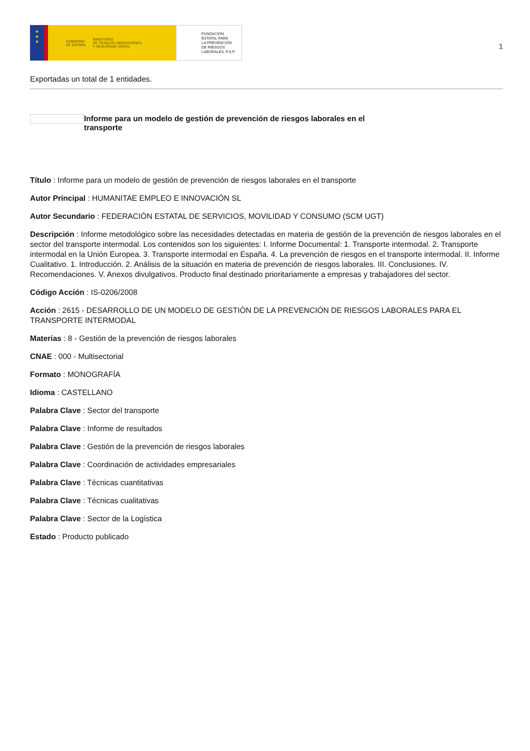★
★
★
GOBIERNO
DE ESPAÑA
MINISTERIO
DE TRABAJO, MIGRACIONES
Y SEGURIDAD SOCIAL
FUNDACIÓN
ESTATAL PARA
LA PREVENCIÓN
DE RIESGOS
LABORALES, F.S.P.
1
Exportadas un total de 1 entidades.
Informe para un modelo de gestión de prevención de riesgos laborales en el transporte
Título : Informe para un modelo de gestión de prevención de riesgos laborales en el transporte
Autor Principal : HUMANITAE EMPLEO E INNOVACIÓN SL
Autor Secundario : FEDERACIÓN ESTATAL DE SERVICIOS, MOVILIDAD Y CONSUMO (SCM UGT)
Descripción : Informe metodológico sobre las necesidades detectadas en materia de gestión de la prevención de riesgos laborales en el sector del transporte intermodal. Los contenidos son los siguientes: I. Informe Documental: 1. Transporte intermodal. 2. Transporte intermodal en la Unión Europea. 3. Transporte intermodal en España. 4. La prevención de riesgos en el transporte intermodal. II. Informe Cualitativo. 1. Introducción. 2. Análisis de la situación en materia de prevención de riesgos laborales. III. Conclusiones. IV. Recomendaciones. V. Anexos divulgativos. Producto final destinado prioritariamente a empresas y trabajadores del sector.
Código Acción : IS-0206/2008
Acción : 2615 - DESARROLLO DE UN MODELO DE GESTIÓN DE LA PREVENCIÓN DE RIESGOS LABORALES PARA EL TRANSPORTE INTERMODAL
Materias : 8 - Gestión de la prevención de riesgos laborales
CNAE : 000 - Multisectorial
Formato : MONOGRAFÍA
Idioma : CASTELLANO
Palabra Clave : Sector del transporte
Palabra Clave : Informe de resultados
Palabra Clave : Gestión de la prevención de riesgos laborales
Palabra Clave : Coordinación de actividades empresariales
Palabra Clave : Técnicas cuantitativas
Palabra Clave : Técnicas cualitativas
Palabra Clave : Sector de la Logística
Estado : Producto publicado